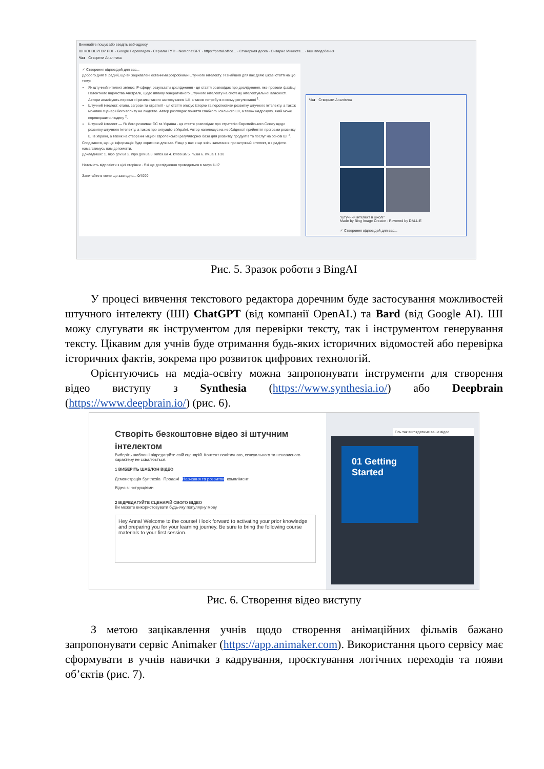Виконайте пошук або введіть веб-адресу
ШІ КОНВЕРТОР PDF · Google Перекладач · Серіали ТУТ! · New chatGPT · https://portal.office... · Стикерная доска · Онтарио Министе... · Інші вподобання
Чат Створити Аналітика
✓ Створення відповідей для вас...
Доброго дня! Я радий, що ви зацікавлені останніми розробками штучного інтелекту. Я знайшов для вас деякі цікаві статті на цю тему:
Як штучний інтелект змінює IP-сферу: результати дослідження - ця стаття розповідає про дослідження, яке провели фахівці Патентного відомства Австралії, щодо впливу генеративного штучного інтелекту на систему інтелектуальної власності. Автори аналізують переваги і ризики такого застосування ШІ, а також потребу в новому регулюванні <sup>1</sup>.
Штучний інтелект: етапи, загрози та стратегії - ця стаття описує історію та перспективи розвитку штучного інтелекту, а також можливі сценарії його впливу на людство. Автор розглядає поняття слабкого і сильного ШІ, а також надрозуму, який може перевершити людину <sup>2</sup>.
Штучний інтелект — Як його розвиває ЄС та Україна - ця стаття розповідає про стратегію Європейського Союзу щодо розвитку штучного інтелекту, а також про ситуацію в Україні. Автор наголошує на необхідності прийняття програми розвитку ШІ в Україні, а також на створенні міцної європейської регуляторної бази для розвитку продуктів та послуг на основі ШІ <sup>3</sup>.
Сподіваюся, що ця інформація буде корисною для вас. Якщо у вас є ще якісь запитання про штучний інтелект, я з радістю намагатимусь вам допомогти.
Докладніше: 1. nipo.gov.ua 2. nipo.gov.ua 3. kmbs.ua 4. kmbs.ua 5. nv.ua 6. nv.ua 1 з 30
Натомість відповісти з цієї сторінки · Які ще дослідження проводяться в галузі ШІ?
Запитайте в мене що завгодно... 0/4000
Чат Створити Аналітика
"штучний інтелект в школі"
Made by Bing Image Creator · Powered by DALL·E
✓ Створення відповідей для вас...
Рис. 5. Зразок роботи з BingAI
У процесі вивчення текстового редактора доречним буде застосування можливостей штучного інтелекту (ШІ) ChatGPT (від компанії OpenAI.) та Bard (від Google AI). ШІ можу слугувати як інструментом для перевірки тексту, так і інструментом генерування тексту. Цікавим для учнів буде отримання будь-яких історичних відомостей або перевірка історичних фактів, зокрема про розвиток цифрових технологій.
Орієнтуючись на медіа-освіту можна запропонувати інструменти для створення відео виступу з Synthesia (https://www.synthesia.io/) або Deepbrain (https://www.deepbrain.io/) (рис. 6).
Створіть безкоштовне відео зі штучним інтелектом
Виберіть шаблон і відредагуйте свій сценарій. Контент політичного, сексуального та ненависного характеру не схвалюється.
1 ВИБЕРІТЬ ШАБЛОН ВІДЕО
Демонстрація Synthesia Продажі Навчання та розвиток комплімент
Відео з інструкціями
2 ВІДРЕДАГУЙТЕ СЦЕНАРІЙ СВОГО ВІДЕО
Ви можете використовувати будь-яку популярну мову
Hey Anna! Welcome to the course! I look forward to activating your prior knowledge and preparing you for your learning journey. Be sure to bring the following course materials to your first session.
Ось так виглядатиме ваше відео
01 Getting Started
Рис. 6. Створення відео виступу
З метою зацікавлення учнів щодо створення анімаційних фільмів бажано запропонувати сервіс Animaker (https://app.animaker.com). Використання цього сервісу має сформувати в учнів навички з кадрування, проєктування логічних переходів та появи об’єктів (рис. 7).